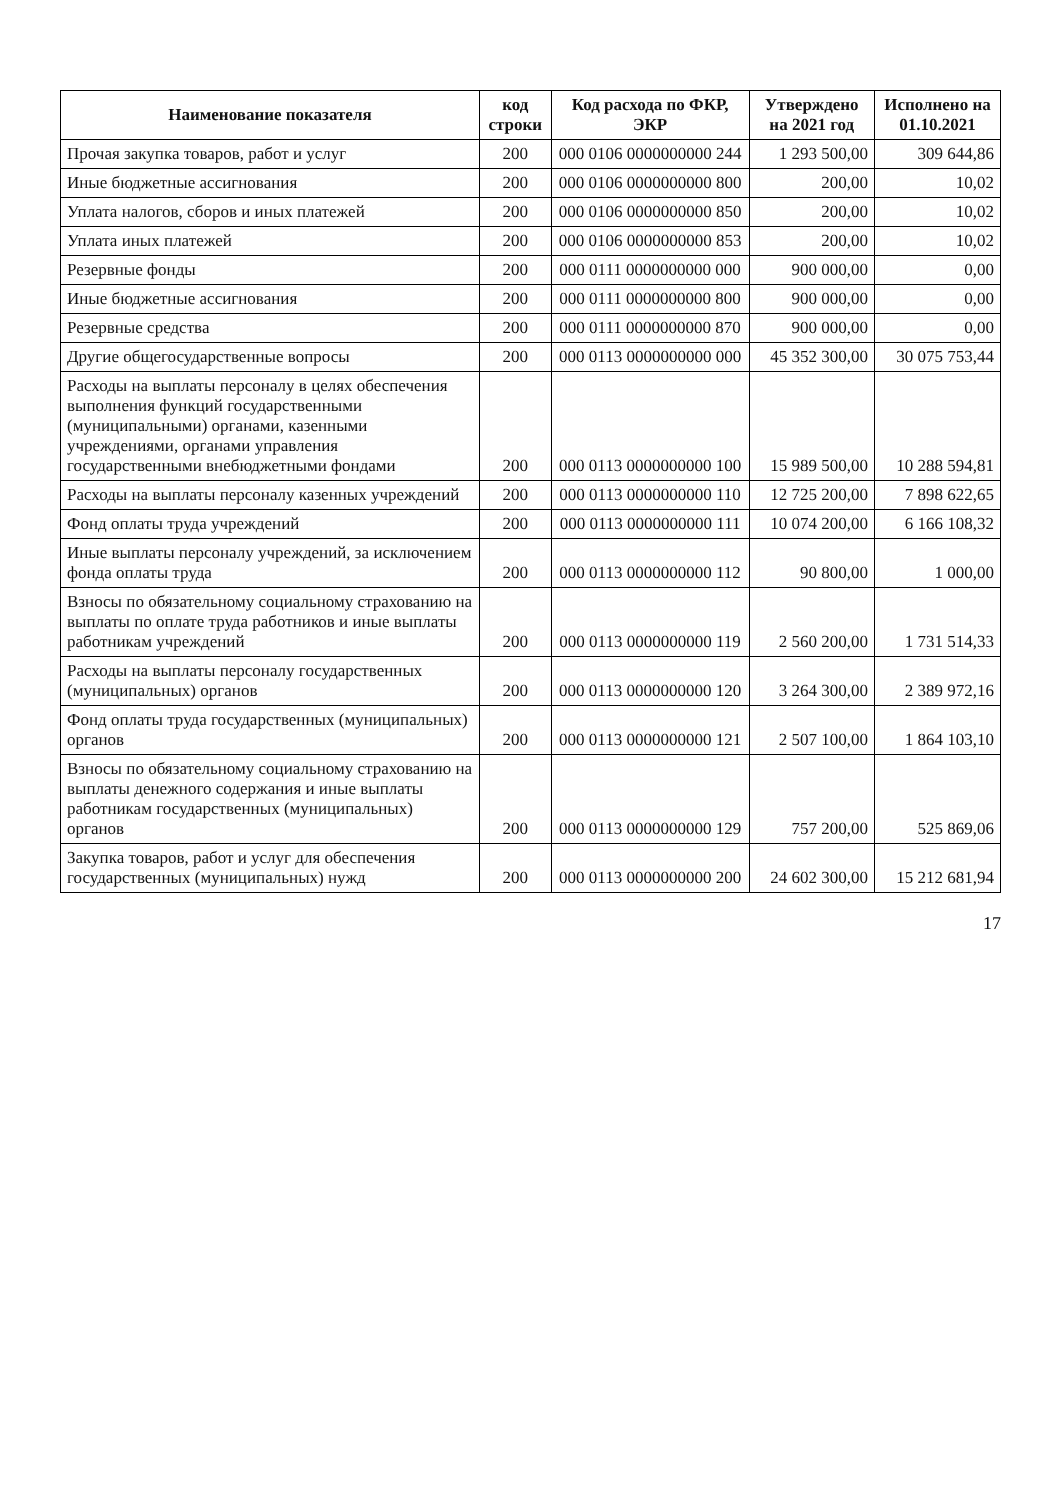| Наименование показателя | код строки | Код расхода по ФКР, ЭКР | Утверждено на 2021 год | Исполнено на 01.10.2021 |
| --- | --- | --- | --- | --- |
| Прочая закупка товаров, работ и услуг | 200 | 000 0106 0000000000 244 | 1 293 500,00 | 309 644,86 |
| Иные бюджетные ассигнования | 200 | 000 0106 0000000000 800 | 200,00 | 10,02 |
| Уплата налогов, сборов и иных платежей | 200 | 000 0106 0000000000 850 | 200,00 | 10,02 |
| Уплата иных платежей | 200 | 000 0106 0000000000 853 | 200,00 | 10,02 |
| Резервные фонды | 200 | 000 0111 0000000000 000 | 900 000,00 | 0,00 |
| Иные бюджетные ассигнования | 200 | 000 0111 0000000000 800 | 900 000,00 | 0,00 |
| Резервные средства | 200 | 000 0111 0000000000 870 | 900 000,00 | 0,00 |
| Другие общегосударственные вопросы | 200 | 000 0113 0000000000 000 | 45 352 300,00 | 30 075 753,44 |
| Расходы на выплаты персоналу в целях обеспечения выполнения функций государственными (муниципальными) органами, казенными учреждениями, органами управления государственными внебюджетными фондами | 200 | 000 0113 0000000000 100 | 15 989 500,00 | 10 288 594,81 |
| Расходы на выплаты персоналу казенных учреждений | 200 | 000 0113 0000000000 110 | 12 725 200,00 | 7 898 622,65 |
| Фонд оплаты труда учреждений | 200 | 000 0113 0000000000 111 | 10 074 200,00 | 6 166 108,32 |
| Иные выплаты персоналу учреждений, за исключением фонда оплаты труда | 200 | 000 0113 0000000000 112 | 90 800,00 | 1 000,00 |
| Взносы по обязательному социальному страхованию на выплаты по оплате труда работников и иные выплаты работникам учреждений | 200 | 000 0113 0000000000 119 | 2 560 200,00 | 1 731 514,33 |
| Расходы на выплаты персоналу государственных (муниципальных) органов | 200 | 000 0113 0000000000 120 | 3 264 300,00 | 2 389 972,16 |
| Фонд оплаты труда государственных (муниципальных) органов | 200 | 000 0113 0000000000 121 | 2 507 100,00 | 1 864 103,10 |
| Взносы по обязательному социальному страхованию на выплаты денежного содержания и иные выплаты работникам государственных (муниципальных) органов | 200 | 000 0113 0000000000 129 | 757 200,00 | 525 869,06 |
| Закупка товаров, работ и услуг для обеспечения государственных (муниципальных) нужд | 200 | 000 0113 0000000000 200 | 24 602 300,00 | 15 212 681,94 |
17